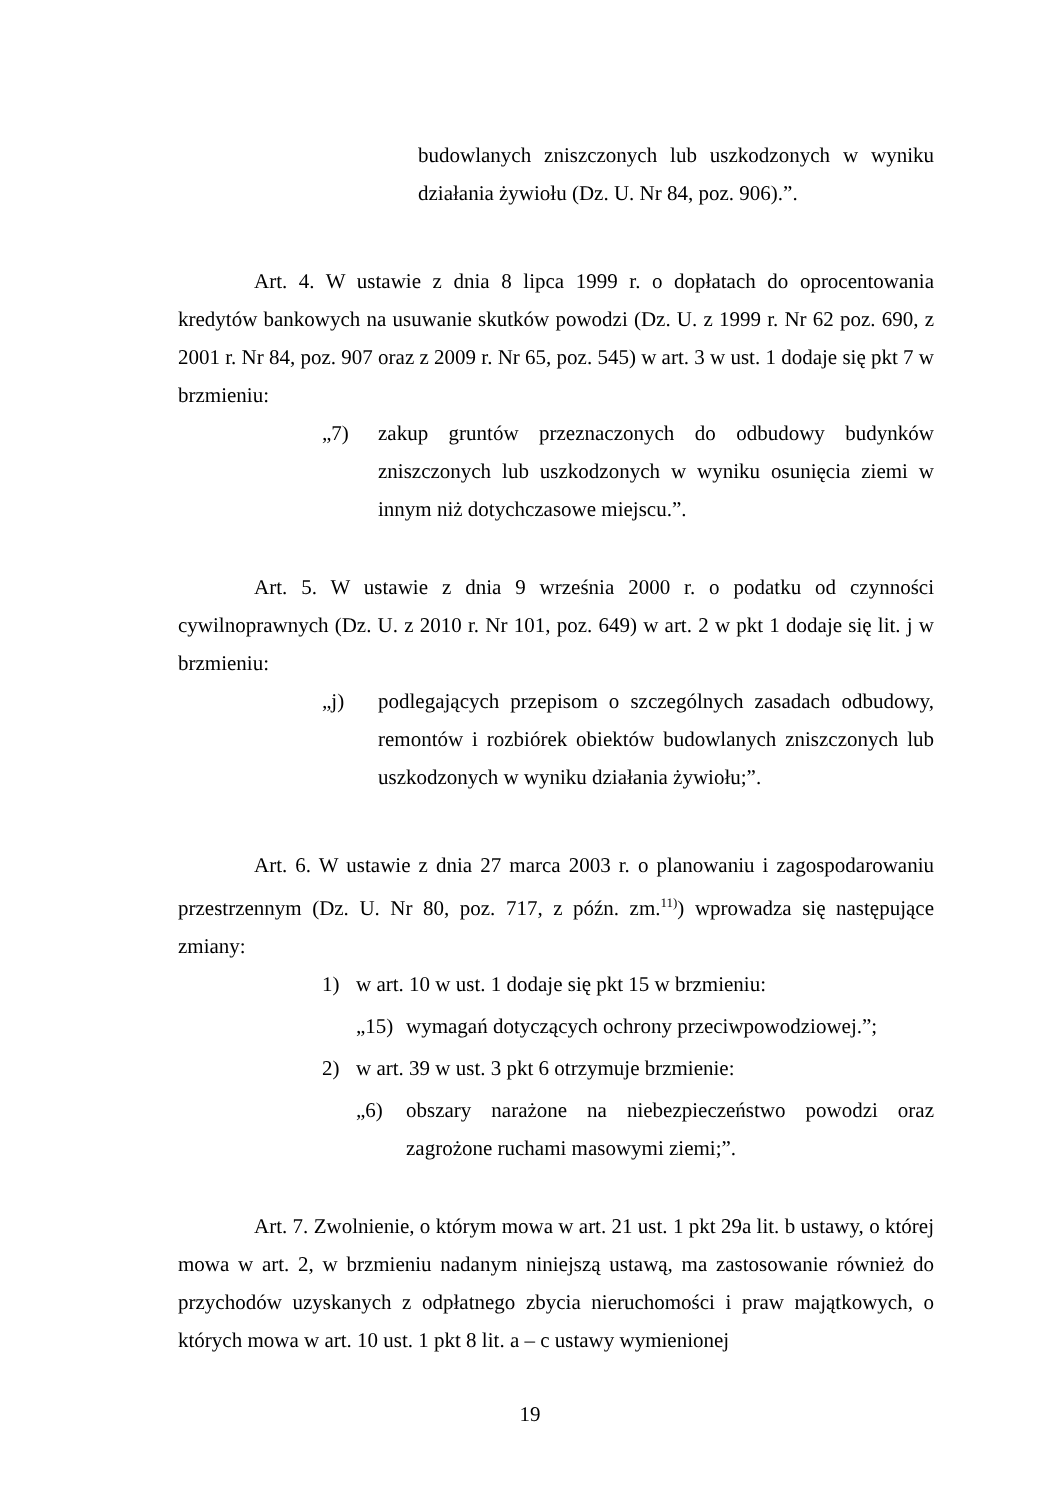budowlanych zniszczonych lub uszkodzonych w wyniku działania żywiołu (Dz. U. Nr 84, poz. 906).”.
Art. 4. W ustawie z dnia 8 lipca 1999 r. o dopłatach do oprocentowania kredytów bankowych na usuwanie skutków powodzi (Dz. U. z 1999 r. Nr 62 poz. 690, z 2001 r. Nr 84, poz. 907 oraz z 2009 r. Nr 65, poz. 545) w art. 3 w ust. 1 dodaje się pkt 7 w brzmieniu:
„7) zakup gruntów przeznaczonych do odbudowy budynków zniszczonych lub uszkodzonych w wyniku osunięcia ziemi w innym niż dotychczasowe miejscu.”.
Art. 5. W ustawie z dnia 9 września 2000 r. o podatku od czynności cywilnoprawnych (Dz. U. z 2010 r. Nr 101, poz. 649) w art. 2 w pkt 1 dodaje się lit. j w brzmieniu:
„j) podlegających przepisom o szczególnych zasadach odbudowy, remontów i rozbiórek obiektów budowlanych zniszczonych lub uszkodzonych w wyniku działania żywiołu;”.
Art. 6. W ustawie z dnia 27 marca 2003 r. o planowaniu i zagospodarowaniu przestrzennym (Dz. U. Nr 80, poz. 717, z późn. zm.<sup>11)</sup>) wprowadza się następujące zmiany:
1) w art. 10 w ust. 1 dodaje się pkt 15 w brzmieniu:
„15)
wymagań dotyczących ochrony przeciwpowodziowej.”;
2) w art. 39 w ust. 3 pkt 6 otrzymuje brzmienie:
„6) obszary narażone na niebezpieczeństwo powodzi oraz zagrożone ruchami masowymi ziemi;”.
Art. 7. Zwolnienie, o którym mowa w art. 21 ust. 1 pkt 29a lit. b ustawy, o której mowa w art. 2, w brzmieniu nadanym niniejszą ustawą, ma zastosowanie również do przychodów uzyskanych z odpłatnego zbycia nieruchomości i praw majątkowych, o których mowa w art. 10 ust. 1 pkt 8 lit. a – c ustawy wymienionej
19